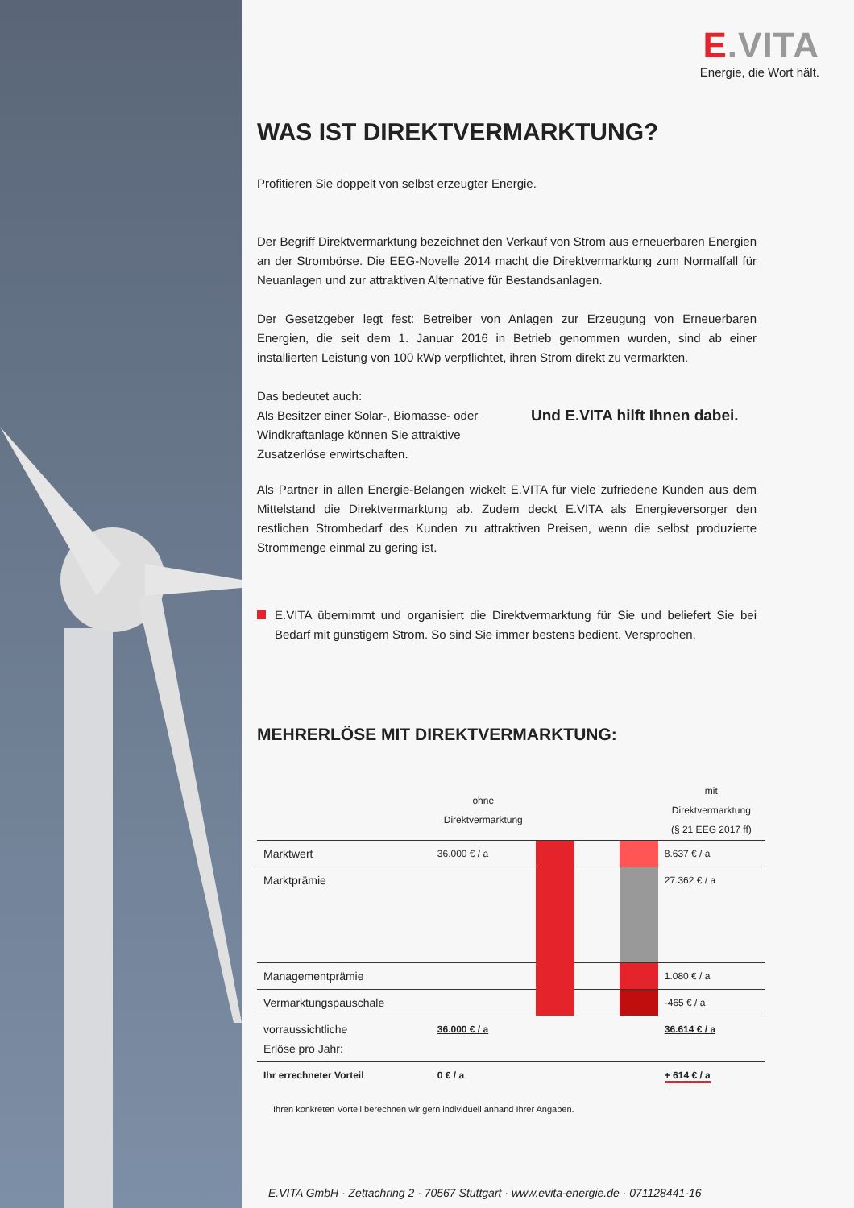E.VITA
Energie, die Wort hält.
WAS IST DIREKTVERMARKTUNG?
Profitieren Sie doppelt von selbst erzeugter Energie.
Der Begriff Direktvermarktung bezeichnet den Verkauf von Strom aus erneuerbaren Energien an der Strombörse. Die EEG-Novelle 2014 macht die Direktvermarktung zum Normalfall für Neuanlagen und zur attraktiven Alternative für Bestandsanlagen.
Der Gesetzgeber legt fest: Betreiber von Anlagen zur Erzeugung von Erneuerbaren Energien, die seit dem 1. Januar 2016 in Betrieb genommen wurden, sind ab einer installierten Leistung von 100 kWp verpflichtet, ihren Strom direkt zu vermarkten.
Das bedeutet auch:
Als Besitzer einer Solar-, Biomasse- oder Windkraftanlage können Sie attraktive Zusatzerlöse erwirtschaften.
Und E.VITA hilft Ihnen dabei.
Als Partner in allen Energie-Belangen wickelt E.VITA für viele zufriedene Kunden aus dem Mittelstand die Direktvermarktung ab. Zudem deckt E.VITA als Energieversorger den restlichen Strombedarf des Kunden zu attraktiven Preisen, wenn die selbst produzierte Strommenge einmal zu gering ist.
E.VITA übernimmt und organisiert die Direktvermarktung für Sie und beliefert Sie bei Bedarf mit günstigem Strom. So sind Sie immer bestens bedient. Versprochen.
MEHRERLÖSE MIT DIREKTVERMARKTUNG:
| | ohne Direktvermarktung | | | | mit Direktvermarktung (§ 21 EEG 2017 ff) |
| --- | --- | --- | --- | --- | --- |
| Marktwert | 36.000 € / a | | | | 8.637 € / a |
| Marktprämie | | | | | 27.362 € / a |
| Managementprämie | | | | | 1.080 € / a |
| Vermarktungspauschale | | | | | -465 € / a |
| vorraussichtliche Erlöse pro Jahr: | 36.000 € / a | | | | 36.614 € / a |
| Ihr errechneter Vorteil | 0 € / a | | | | + 614 € / a |
Ihren konkreten Vorteil berechnen wir gern individuell anhand Ihrer Angaben.
E.VITA GmbH · Zettachring 2 · 70567 Stuttgart · www.evita-energie.de · 071128441-16